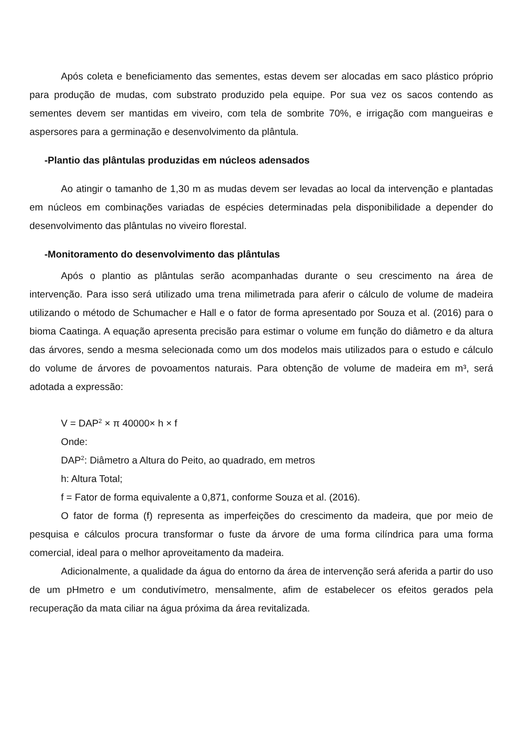Após coleta e beneficiamento das sementes, estas devem ser alocadas em saco plástico próprio para produção de mudas, com substrato produzido pela equipe. Por sua vez os sacos contendo as sementes devem ser mantidas em viveiro, com tela de sombrite 70%, e irrigação com mangueiras e aspersores para a germinação e desenvolvimento da plântula.
-Plantio das plântulas produzidas em núcleos adensados
Ao atingir o tamanho de 1,30 m as mudas devem ser levadas ao local da intervenção e plantadas em núcleos em combinações variadas de espécies determinadas pela disponibilidade a depender do desenvolvimento das plântulas no viveiro florestal.
-Monitoramento do desenvolvimento das plântulas
Após o plantio as plântulas serão acompanhadas durante o seu crescimento na área de intervenção. Para isso será utilizado uma trena milimetrada para aferir o cálculo de volume de madeira utilizando o método de Schumacher e Hall e o fator de forma apresentado por Souza et al. (2016) para o bioma Caatinga. A equação apresenta precisão para estimar o volume em função do diâmetro e da altura das árvores, sendo a mesma selecionada como um dos modelos mais utilizados para o estudo e cálculo do volume de árvores de povoamentos naturais. Para obtenção de volume de madeira em m³, será adotada a expressão:
V = DAP<sup>2</sup> × π 40000× h × f
Onde:
DAP<sup>2</sup>: Diâmetro a Altura do Peito, ao quadrado, em metros
h: Altura Total;
f = Fator de forma equivalente a 0,871, conforme Souza et al. (2016).
O fator de forma (f) representa as imperfeições do crescimento da madeira, que por meio de pesquisa e cálculos procura transformar o fuste da árvore de uma forma cilíndrica para uma forma comercial, ideal para o melhor aproveitamento da madeira.
Adicionalmente, a qualidade da água do entorno da área de intervenção será aferida a partir do uso de um pHmetro e um condutivímetro, mensalmente, afim de estabelecer os efeitos gerados pela recuperação da mata ciliar na água próxima da área revitalizada.